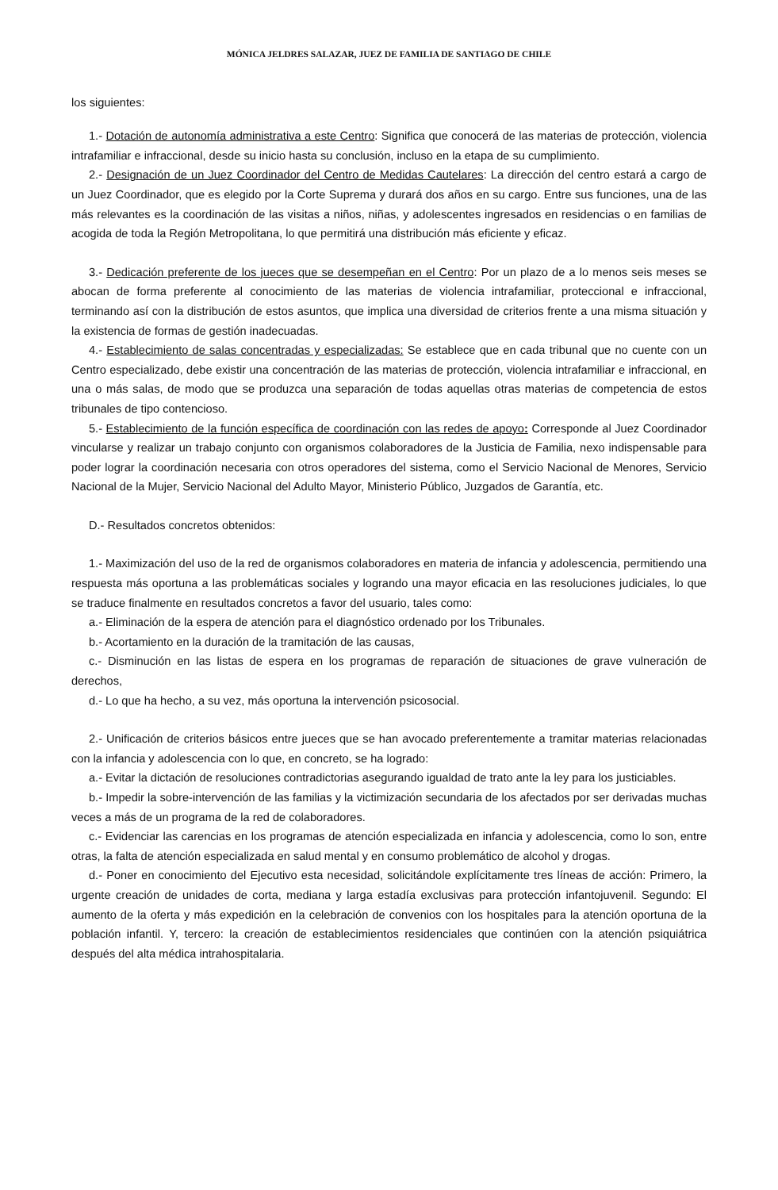MÓNICA JELDRES SALAZAR, JUEZ DE FAMILIA DE SANTIAGO DE CHILE
los siguientes:
1.- Dotación de autonomía administrativa a este Centro: Significa que conocerá de las materias de protección, violencia intrafamiliar e infraccional, desde su inicio hasta su conclusión, incluso en la etapa de su cumplimiento.
2.- Designación de un Juez Coordinador del Centro de Medidas Cautelares: La dirección del centro estará a cargo de un Juez Coordinador, que es elegido por la Corte Suprema y durará dos años en su cargo. Entre sus funciones, una de las más relevantes es la coordinación de las visitas a niños, niñas, y adolescentes ingresados en residencias o en familias de acogida de toda la Región Metropolitana, lo que permitirá una distribución más eficiente y eficaz.
3.- Dedicación preferente de los jueces que se desempeñan en el Centro: Por un plazo de a lo menos seis meses se abocan de forma preferente al conocimiento de las materias de violencia intrafamiliar, proteccional e infraccional, terminando así con la distribución de estos asuntos, que implica una diversidad de criterios frente a una misma situación y la existencia de formas de gestión inadecuadas.
4.- Establecimiento de salas concentradas y especializadas: Se establece que en cada tribunal que no cuente con un Centro especializado, debe existir una concentración de las materias de protección, violencia intrafamiliar e infraccional, en una o más salas, de modo que se produzca una separación de todas aquellas otras materias de competencia de estos tribunales de tipo contencioso.
5.- Establecimiento de la función específica de coordinación con las redes de apoyo: Corresponde al Juez Coordinador vincularse y realizar un trabajo conjunto con organismos colaboradores de la Justicia de Familia, nexo indispensable para poder lograr la coordinación necesaria con otros operadores del sistema, como el Servicio Nacional de Menores, Servicio Nacional de la Mujer, Servicio Nacional del Adulto Mayor, Ministerio Público, Juzgados de Garantía, etc.
D.- Resultados concretos obtenidos:
1.- Maximización del uso de la red de organismos colaboradores en materia de infancia y adolescencia, permitiendo una respuesta más oportuna a las problemáticas sociales y logrando una mayor eficacia en las resoluciones judiciales, lo que se traduce finalmente en resultados concretos a favor del usuario, tales como:
a.- Eliminación de la espera de atención para el diagnóstico ordenado por los Tribunales.
b.- Acortamiento en la duración de la tramitación de las causas,
c.- Disminución en las listas de espera en los programas de reparación de situaciones de grave vulneración de derechos,
d.- Lo que ha hecho, a su vez, más oportuna la intervención psicosocial.
2.- Unificación de criterios básicos entre jueces que se han avocado preferentemente a tramitar materias relacionadas con la infancia y adolescencia con lo que, en concreto, se ha logrado:
a.- Evitar la dictación de resoluciones contradictorias asegurando igualdad de trato ante la ley para los justiciables.
b.- Impedir la sobre-intervención de las familias y la victimización secundaria de los afectados por ser derivadas muchas veces a más de un programa de la red de colaboradores.
c.- Evidenciar las carencias en los programas de atención especializada en infancia y adolescencia, como lo son, entre otras, la falta de atención especializada en salud mental y en consumo problemático de alcohol y drogas.
d.- Poner en conocimiento del Ejecutivo esta necesidad, solicitándole explícitamente tres líneas de acción: Primero, la urgente creación de unidades de corta, mediana y larga estadía exclusivas para protección infantojuvenil. Segundo: El aumento de la oferta y más expedición en la celebración de convenios con los hospitales para la atención oportuna de la población infantil. Y, tercero: la creación de establecimientos residenciales que continúen con la atención psiquiátrica después del alta médica intrahospitalaria.